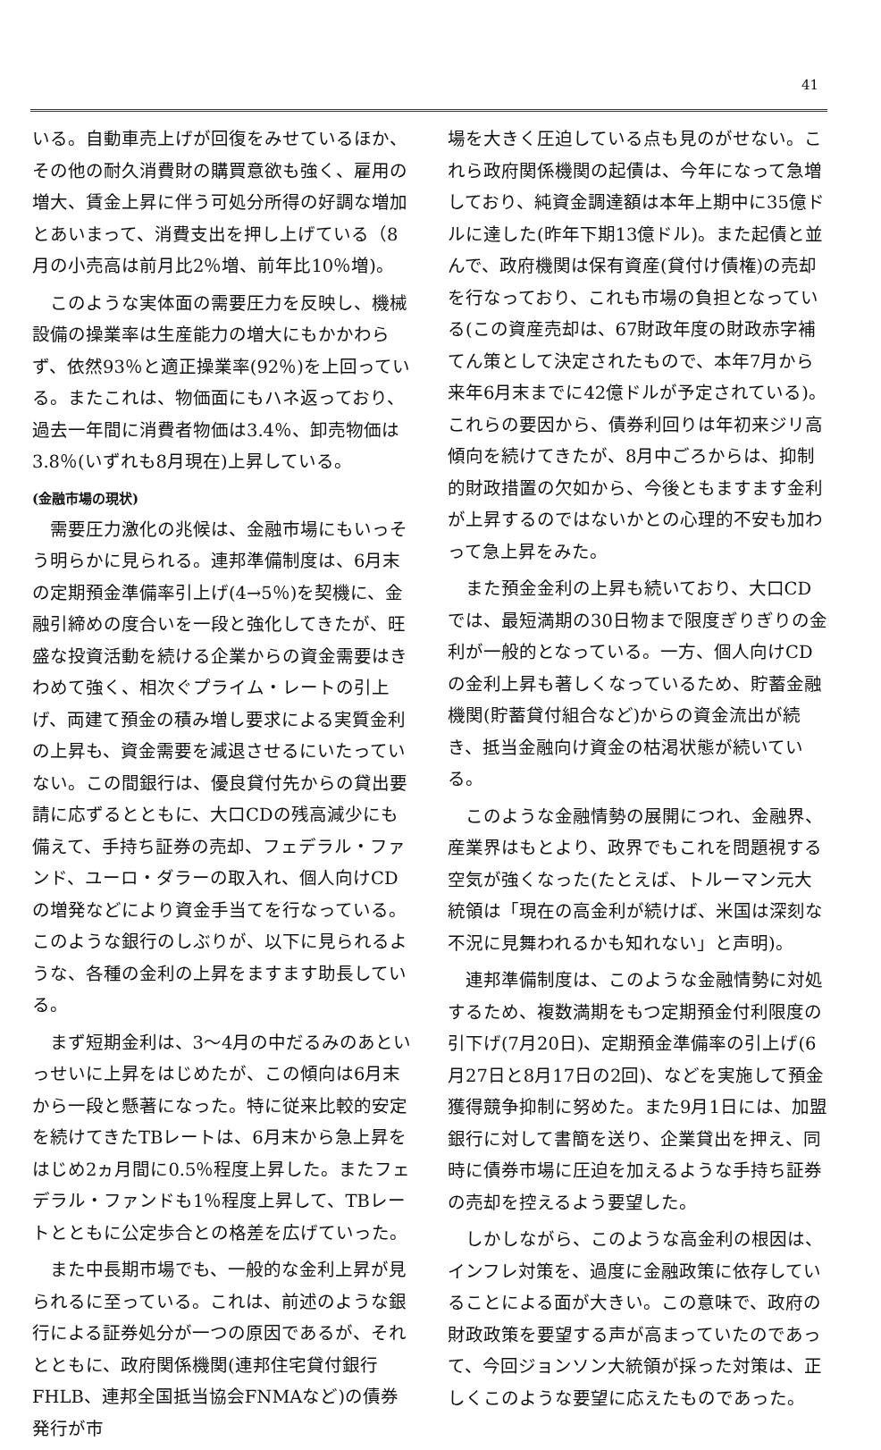41
いる。自動車売上げが回復をみせているほか、その他の耐久消費財の購買意欲も強く、雇用の増大、賃金上昇に伴う可処分所得の好調な増加とあいまって、消費支出を押し上げている（8月の小売高は前月比2％増、前年比10％増)。
このような実体面の需要圧力を反映し、機械設備の操業率は生産能力の増大にもかかわらず、依然93％と適正操業率(92％)を上回っている。またこれは、物価面にもハネ返っており、過去一年間に消費者物価は3.4％、卸売物価は3.8％(いずれも8月現在)上昇している。
(金融市場の現状)
需要圧力激化の兆候は、金融市場にもいっそう明らかに見られる。連邦準備制度は、6月末の定期預金準備率引上げ(4→5％)を契機に、金融引締めの度合いを一段と強化してきたが、旺盛な投資活動を続ける企業からの資金需要はきわめて強く、相次ぐプライム・レートの引上げ、両建て預金の積み増し要求による実質金利の上昇も、資金需要を減退させるにいたっていない。この間銀行は、優良貸付先からの貸出要請に応ずるとともに、大口CDの残高減少にも備えて、手持ち証券の売却、フェデラル・ファンド、ユーロ・ダラーの取入れ、個人向けCDの増発などにより資金手当てを行なっている。このような銀行のしぶりが、以下に見られるような、各種の金利の上昇をますます助長している。
まず短期金利は、3～4月の中だるみのあといっせいに上昇をはじめたが、この傾向は6月末から一段と懸著になった。特に従来比較的安定を続けてきたTBレートは、6月末から急上昇をはじめ2ヵ月間に0.5％程度上昇した。またフェデラル・ファンドも1％程度上昇して、TBレートとともに公定歩合との格差を広げていった。
また中長期市場でも、一般的な金利上昇が見られるに至っている。これは、前述のような銀行による証券処分が一つの原因であるが、それとともに、政府関係機関(連邦住宅貸付銀行FHLB、連邦全国抵当協会FNMAなど)の債券発行が市
場を大きく圧迫している点も見のがせない。これら政府関係機関の起債は、今年になって急増しており、純資金調達額は本年上期中に35億ドルに達した(昨年下期13億ドル)。また起債と並んで、政府機関は保有資産(貸付け債権)の売却を行なっており、これも市場の負担となっている(この資産売却は、67財政年度の財政赤字補てん策として決定されたもので、本年7月から来年6月末までに42億ドルが予定されている)。これらの要因から、債券利回りは年初来ジリ高傾向を続けてきたが、8月中ごろからは、抑制的財政措置の欠如から、今後ともますます金利が上昇するのではないかとの心理的不安も加わって急上昇をみた。
また預金金利の上昇も続いており、大口CDでは、最短満期の30日物まで限度ぎりぎりの金利が一般的となっている。一方、個人向けCDの金利上昇も著しくなっているため、貯蓄金融機関(貯蓄貸付組合など)からの資金流出が続き、抵当金融向け資金の枯渇状態が続いている。
このような金融情勢の展開につれ、金融界、産業界はもとより、政界でもこれを問題視する空気が強くなった(たとえば、トルーマン元大統領は「現在の高金利が続けば、米国は深刻な不況に見舞われるかも知れない」と声明)。
連邦準備制度は、このような金融情勢に対処するため、複数満期をもつ定期預金付利限度の引下げ(7月20日)、定期預金準備率の引上げ(6月27日と8月17日の2回)、などを実施して預金獲得競争抑制に努めた。また9月1日には、加盟銀行に対して書簡を送り、企業貸出を押え、同時に債券市場に圧迫を加えるような手持ち証券の売却を控えるよう要望した。
しかしながら、このような高金利の根因は、インフレ対策を、過度に金融政策に依存していることによる面が大きい。この意味で、政府の財政政策を要望する声が高まっていたのであって、今回ジョンソン大統領が採った対策は、正しくこのような要望に応えたものであった。